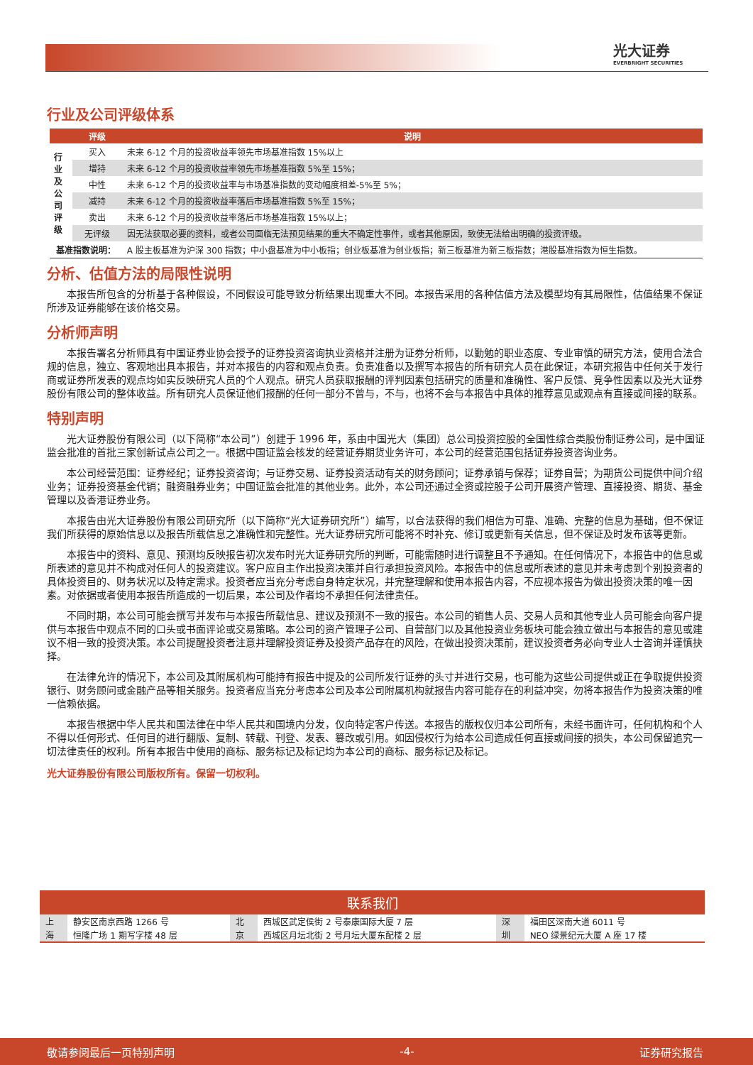光大证券
EVERBRIGHT SECURITIES
行业及公司评级体系
| | 评级 | 说明 |
| --- | --- | --- |
| 行业及公司评级 | 买入 | 未来 6-12 个月的投资收益率领先市场基准指数 15%以上 |
| | 增持 | 未来 6-12 个月的投资收益率领先市场基准指数 5%至 15%； |
| | 中性 | 未来 6-12 个月的投资收益率与市场基准指数的变动幅度相差-5%至 5%； |
| | 减持 | 未来 6-12 个月的投资收益率落后市场基准指数 5%至 15%； |
| | 卖出 | 未来 6-12 个月的投资收益率落后市场基准指数 15%以上； |
| | 无评级 | 因无法获取必要的资料，或者公司面临无法预见结果的重大不确定性事件，或者其他原因，致使无法给出明确的投资评级。 |
| 基准指数说明： | | A 股主板基准为沪深 300 指数；中小盘基准为中小板指；创业板基准为创业板指；新三板基准为新三板指数；港股基准指数为恒生指数。 |
分析、估值方法的局限性说明
本报告所包含的分析基于各种假设，不同假设可能导致分析结果出现重大不同。本报告采用的各种估值方法及模型均有其局限性，估值结果不保证所涉及证券能够在该价格交易。
分析师声明
本报告署名分析师具有中国证券业协会授予的证券投资咨询执业资格并注册为证券分析师，以勤勉的职业态度、专业审慎的研究方法，使用合法合规的信息，独立、客观地出具本报告，并对本报告的内容和观点负责。负责准备以及撰写本报告的所有研究人员在此保证，本研究报告中任何关于发行商或证券所发表的观点均如实反映研究人员的个人观点。研究人员获取报酬的评判因素包括研究的质量和准确性、客户反馈、竞争性因素以及光大证券股份有限公司的整体收益。所有研究人员保证他们报酬的任何一部分不曾与，不与，也将不会与本报告中具体的推荐意见或观点有直接或间接的联系。
特别声明
光大证券股份有限公司（以下简称“本公司”）创建于 1996 年，系由中国光大（集团）总公司投资控股的全国性综合类股份制证券公司，是中国证监会批准的首批三家创新试点公司之一。根据中国证监会核发的经营证券期货业务许可，本公司的经营范围包括证券投资咨询业务。
本公司经营范围：证券经纪；证券投资咨询；与证券交易、证券投资活动有关的财务顾问；证券承销与保荐；证券自营；为期货公司提供中间介绍业务；证券投资基金代销；融资融券业务；中国证监会批准的其他业务。此外，本公司还通过全资或控股子公司开展资产管理、直接投资、期货、基金管理以及香港证券业务。
本报告由光大证券股份有限公司研究所（以下简称“光大证券研究所”）编写，以合法获得的我们相信为可靠、准确、完整的信息为基础，但不保证我们所获得的原始信息以及报告所载信息之准确性和完整性。光大证券研究所可能将不时补充、修订或更新有关信息，但不保证及时发布该等更新。
本报告中的资料、意见、预测均反映报告初次发布时光大证券研究所的判断，可能需随时进行调整且不予通知。在任何情况下，本报告中的信息或所表述的意见并不构成对任何人的投资建议。客户应自主作出投资决策并自行承担投资风险。本报告中的信息或所表述的意见并未考虑到个别投资者的具体投资目的、财务状况以及特定需求。投资者应当充分考虑自身特定状况，并完整理解和使用本报告内容，不应视本报告为做出投资决策的唯一因素。对依据或者使用本报告所造成的一切后果，本公司及作者均不承担任何法律责任。
不同时期，本公司可能会撰写并发布与本报告所载信息、建议及预测不一致的报告。本公司的销售人员、交易人员和其他专业人员可能会向客户提供与本报告中观点不同的口头或书面评论或交易策略。本公司的资产管理子公司、自营部门以及其他投资业务板块可能会独立做出与本报告的意见或建议不相一致的投资决策。本公司提醒投资者注意并理解投资证券及投资产品存在的风险，在做出投资决策前，建议投资者务必向专业人士咨询并谨慎抉择。
在法律允许的情况下，本公司及其附属机构可能持有报告中提及的公司所发行证券的头寸并进行交易，也可能为这些公司提供或正在争取提供投资银行、财务顾问或金融产品等相关服务。投资者应当充分考虑本公司及本公司附属机构就报告内容可能存在的利益冲突，勿将本报告作为投资决策的唯一信赖依据。
本报告根据中华人民共和国法律在中华人民共和国境内分发，仅向特定客户传送。本报告的版权仅归本公司所有，未经书面许可，任何机构和个人不得以任何形式、任何目的进行翻版、复制、转载、刊登、发表、篡改或引用。如因侵权行为给本公司造成任何直接或间接的损失，本公司保留追究一切法律责任的权利。所有本报告中使用的商标、服务标记及标记均为本公司的商标、服务标记及标记。
光大证券股份有限公司版权所有。保留一切权利。
| 联系我们 | | | | | |
| --- | --- | --- | --- | --- | --- |
| 上 | 静安区南京西路 1266 号 | 北 | 西城区武定侯街 2 号泰康国际大厦 7 层 | 深 | 福田区深南大道 6011 号 |
| 海 | 恒隆广场 1 期写字楼 48 层 | 京 | 西城区月坛北街 2 号月坛大厦东配楼 2 层 | 圳 | NEO 绿景纪元大厦 A 座 17 楼 |
敬请参阅最后一页特别声明 -4- 证券研究报告